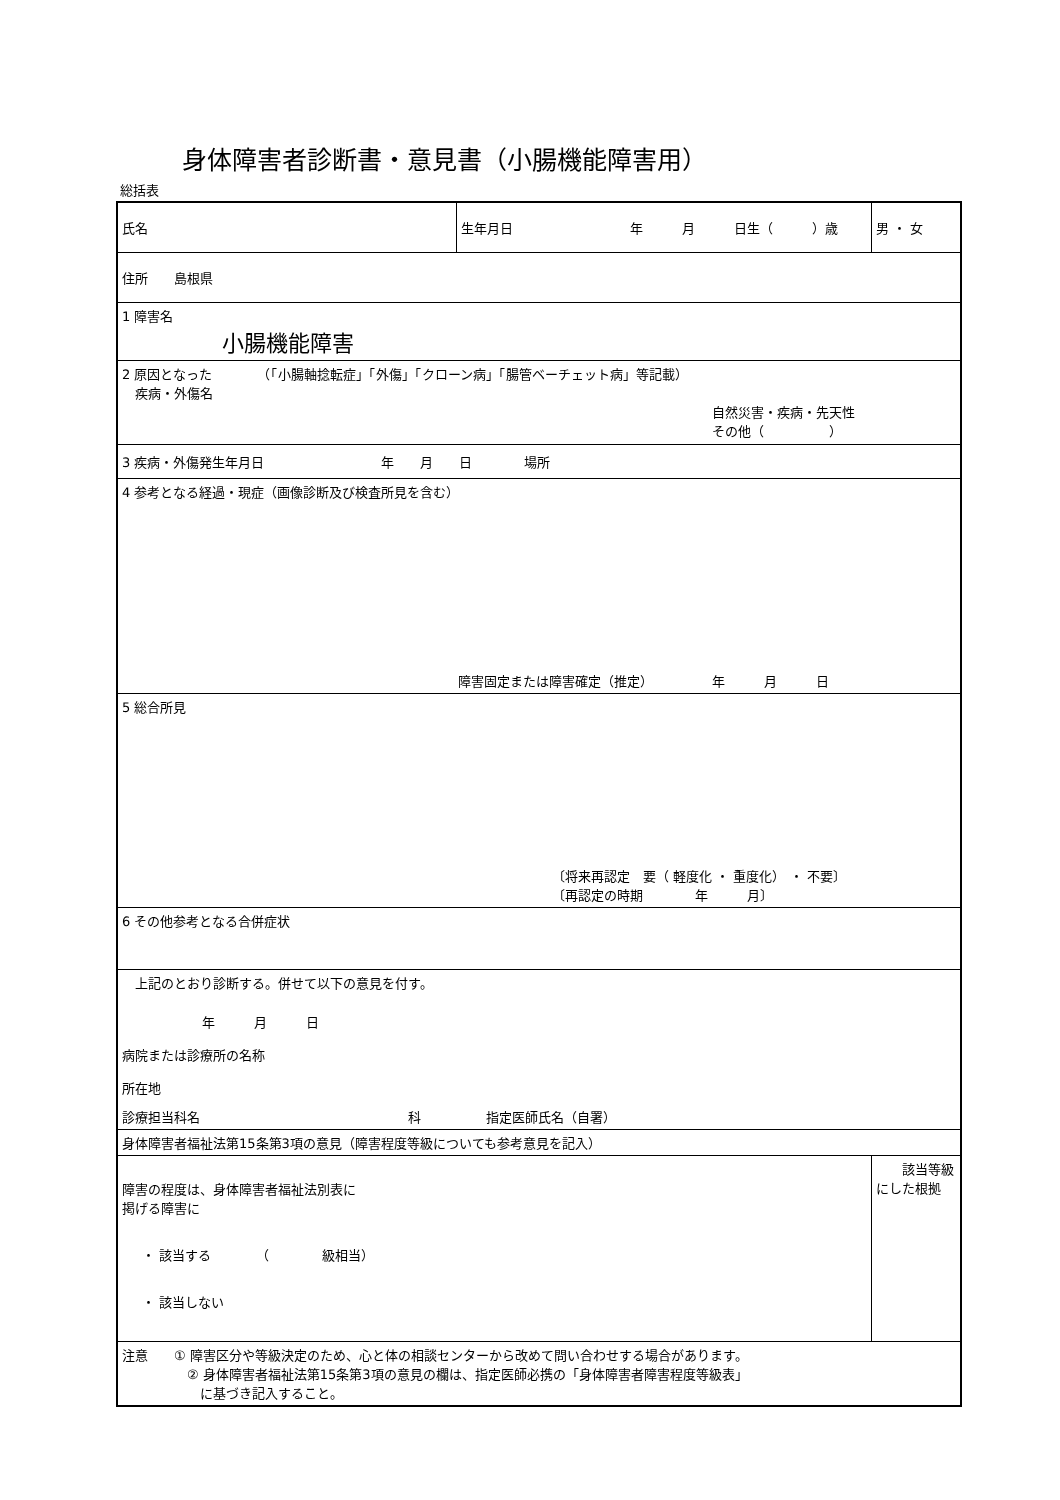身体障害者診断書・意見書（小腸機能障害用）
総括表
| 氏名 | 生年月日 年 月 日生（ ）歳 | 男 ・ 女 |
| 住所 島根県 | | |
| 1 障害名 小腸機能障害 | | |
| 2 原因となった （「小腸軸捻転症」「外傷」「クローン病」「腸管ベーチェット病」等記載） 疾病・外傷名 自然災害・疾病・先天性 その他（ ） | | |
| 3 疾病・外傷発生年月日 年 月 日 場所 | | |
| 4 参考となる経過・現症（画像診断及び検査所見を含む） 障害固定または障害確定（推定） 年 月 日 | | |
| 5 総合所見 〔将来再認定 要（ 軽度化 ・ 重度化） ・ 不要〕 〔再認定の時期 年 月〕 | | |
| 6 その他参考となる合併症状 | | |
| 上記のとおり診断する。併せて以下の意見を付す。 年 月 日 病院または診療所の名称 所在地 診療担当科名 科 指定医師氏名（自署） | | |
| 身体障害者福祉法第15条第3項の意見（障害程度等級についても参考意見を記入） | | |
| 障害の程度は、身体障害者福祉法別表に 掲げる障害に ・ 該当する （ 級相当） ・ 該当しない | | 該当等級にした根拠 |
| 注意 ① 障害区分や等級決定のため、心と体の相談センターから改めて問い合わせする場合があります。 ② 身体障害者福祉法第15条第3項の意見の欄は、指定医師必携の「身体障害者障害程度等級表」 に基づき記入すること。 | | |